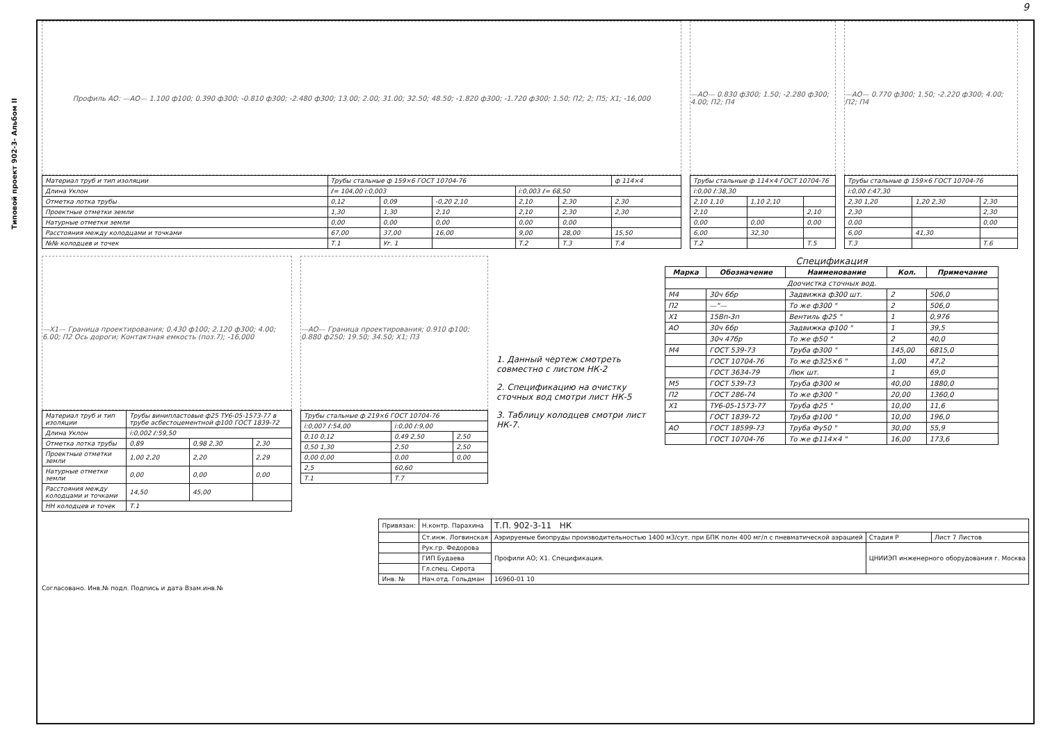9
Типовой проект 902-3- Альбом II
Профиль АО: —АО— 1.100 ф100; 0.390 ф300; -0.810 ф300; -2.480 ф300; 13.00; 2.00; 31.00; 32.50; 48.50; -1.820 ф300; -1.720 ф300; 1.50; П2; 2; П5; Х1; -16,000
| Материал труб и тип изоляции | Трубы стальные ф 159×6 ГОСТ 10704-76 | | | | | | ф 114×4 |
| Длина Уклон | ℓ= 104,00 i:0,003 | | | i:0,003 ℓ= 68,50 | | | |
| Отметка лотка трубы | 0,12 | 0,09 | -0,20 2,10 | 2,10 | 2,30 | 2,30 | |
| Проектные отметки земли | 1,30 | 1,30 | 2,10 | 2,10 | 2,30 | 2,30 | |
| Натурные отметки земли | 0,00 | 0,00 | 0,00 | 0,00 | 0,00 | | |
| Расстояния между колодцами и точками | 67,00 | 37,00 | 16,00 | 9,00 | 28,00 | 15,50 | |
| №№ колодцев и точек | Т.1 | Уг. 1 | | Т.2 | Т.3 | Т.4 | |
—АО— 0.830 ф300; 1.50; -2.280 ф300; 4.00; П2; П4
| Трубы стальные ф 114×4 ГОСТ 10704-76 | | |
| i:0,00 ℓ:38,30 | | |
| 2,10 1,10 | 1,10 2,10 | |
| 2,10 | | 2,10 |
| 0,00 | 0,00 | 0,00 |
| 6,00 | 32,30 | |
| Т.2 | | Т.5 |
—АО— 0.770 ф300; 1.50; -2.220 ф300; 4.00; П2; П4
| Трубы стальные ф 159×6 ГОСТ 10704-76 | | |
| i:0,00 ℓ:47,30 | | |
| 2,30 1,20 | 1,20 2,30 | 2,30 |
| 2,30 | | 2,30 |
| 0,00 | | 0,00 |
| 6,00 | 41,30 | |
| Т.3 | | Т.6 |
—Х1— Граница проектирования; 0.430 ф100; 2.120 ф300; 4.00; 6.00; П2 Ось дороги; Контактная емкость (поз.7); -16,000
| Материал труб и тип изоляции | Трубы винипластовые ф25 ТУ6-05-1573-77 в трубе асбестоцементной ф100 ГОСТ 1839-72 | | |
| Длина Уклон | i:0,002 ℓ:59,50 | | |
| Отметка лотка трубы | 0,89 | 0,98 2,30 | 2,30 |
| Проектные отметки земли | 1,00 2,20 | 2,20 | 2,29 |
| Натурные отметки земли | 0,00 | 0,00 | 0,00 |
| Расстояния между колодцами и точками | 14,50 | 45,00 | |
| НН колодцев и точек | Т.1 | | |
—АО— Граница проектирования; 0.910 ф100; 0.880 ф250; 19.50; 34.50; Х1; П3
| Трубы стальные ф 219×6 ГОСТ 10704-76 | | |
| i:0,007 ℓ:54,00 | i:0,00 ℓ:9,00 | |
| 0,10 0,12 | 0,49 2,50 | 2,50 |
| 0,50 1,30 | 2,50 | 2,50 |
| 0,00 0,00 | 0,00 | 0,00 |
| 2,5 | 60,60 | |
| Т.1 | Т.7 | |
1. Данный чертеж смотреть совместно с листом НК-2
2. Спецификацию на очистку сточных вод смотри лист НК-5
3. Таблицу колодцев смотри лист НК-7.
Спецификация
| Марка | Обозначение | Наименование | Кол. | Примечание |
| --- | --- | --- | --- | --- |
| Доочистка сточных вод. | | | | |
| М4 | 30ч 6бр | Задвижка ф300 шт. | 2 | 506,0 |
| П2 | —"— | То же ф300 " | 2 | 506,0 |
| Х1 | 15Вп-3п | Вентиль ф25 " | 1 | 0,976 |
| АО | 30ч 6бр | Задвижка ф100 " | 1 | 39,5 |
| | 30ч 47бр | То же ф50 " | 2 | 40,0 |
| М4 | ГОСТ 539-73 | Труба ф300 " | 145,00 | 6815,0 |
| | ГОСТ 10704-76 | То же ф325×6 " | 1,00 | 47,2 |
| | ГОСТ 3634-79 | Люк шт. | 1 | 69,0 |
| М5 | ГОСТ 539-73 | Труба ф300 м | 40,00 | 1880,0 |
| П2 | ГОСТ 286-74 | То же ф300 " | 20,00 | 1360,0 |
| Х1 | ТУ6-05-1573-77 | Труба ф25 " | 10,00 | 11,6 |
| | ГОСТ 1839-72 | Труба ф100 " | 10,00 | 196,0 |
| АО | ГОСТ 18599-73 | Труба Фу50 " | 30,00 | 55,9 |
| | ГОСТ 10704-76 | То же ф114×4 " | 16,00 | 173,6 |
| Привязан: | Н.контр. Параxина | Т.П. 902-3-11 НК | | |
| | Ст.инж. Логвинская | Аэрируемые биопруды производительностью 1400 м3/сут. при БПК полн 400 мг/л с пневматической аэрацией | Стадия Р | Лист 7 Листов |
| | Рук.гр. Федорова | Профили АО; Х1. Спецификация. | ЦНИИЭП инженерного оборудования г. Москва | |
| | ГИП Будаева | | | |
| | Гл.спец. Сирота | | | |
| Инв. № | Нач.отд. Гольдман | 16960-01 10 | | |
Согласовано. Инв.№ подл. Подпись и дата Взам.инв.№